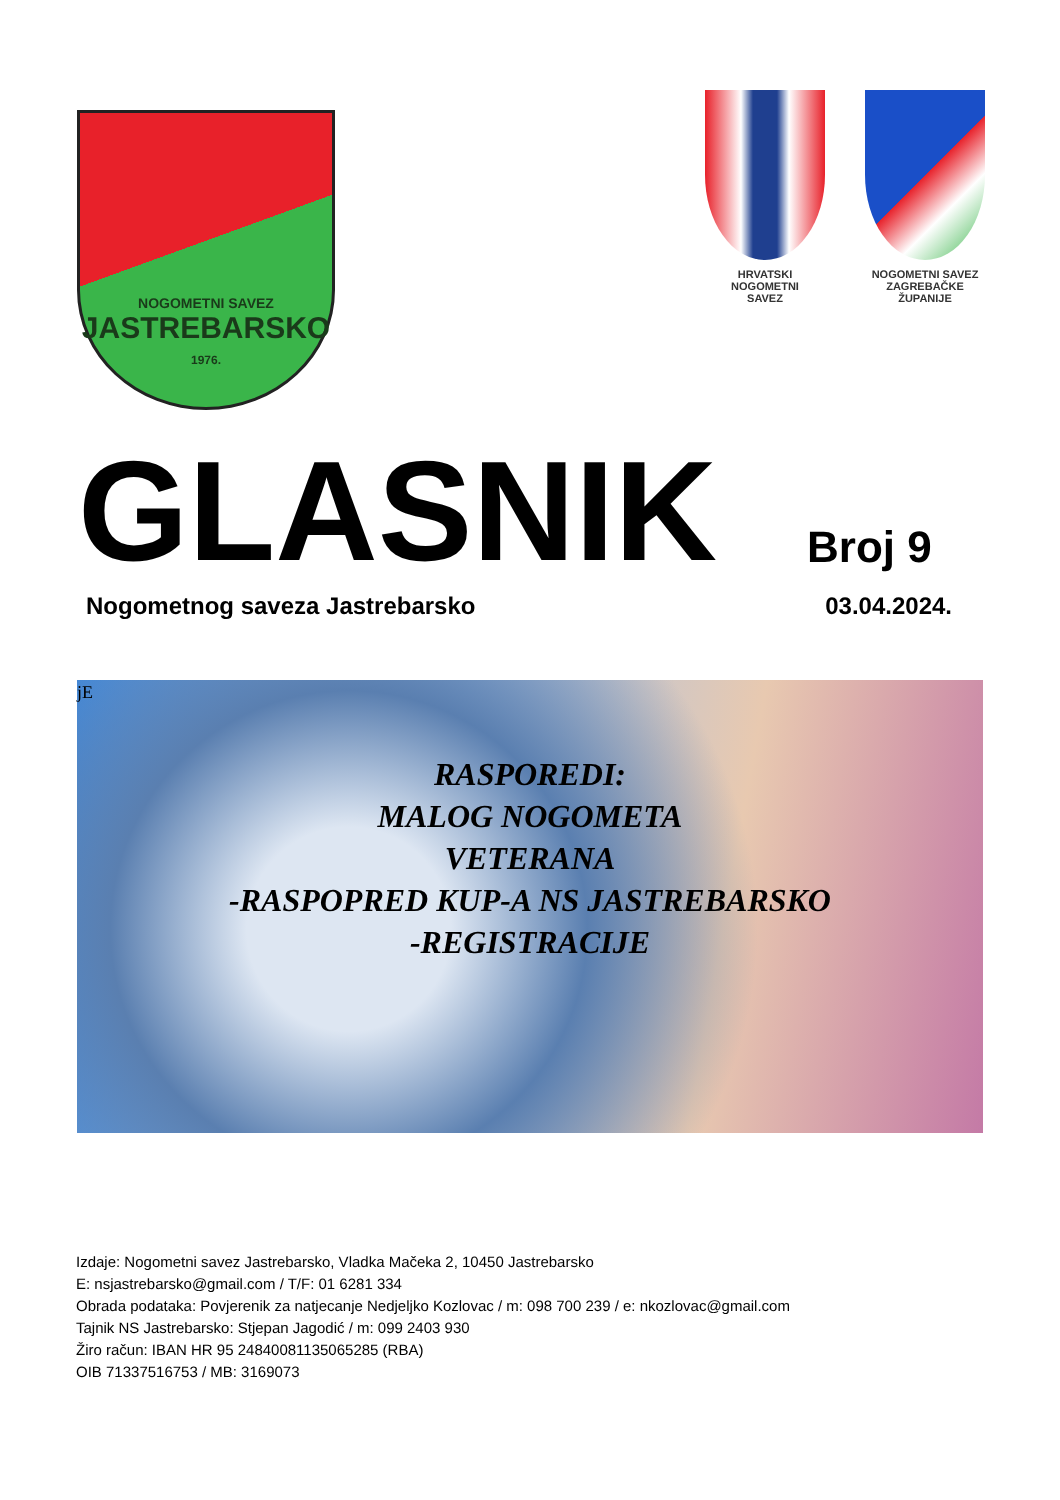NOGOMETNI SAVEZ
JASTREBARSKO
1976.
HRVATSKI
NOGOMETNI
SAVEZ
NOGOMETNI SAVEZ
ZAGREBAČKE
ŽUPANIJE
GLASNIK
Broj 9
Nogometnog saveza Jastrebarsko 03.04.2024.
jE
RASPOREDI:
MALOG NOGOMETA
VETERANA
-RASPOPRED KUP-A NS JASTREBARSKO
-REGISTRACIJE
Izdaje: Nogometni savez Jastrebarsko, Vladka Mačeka 2, 10450 Jastrebarsko
E: nsjastrebarsko@gmail.com / T/F: 01 6281 334
Obrada podataka: Povjerenik za natjecanje Nedjeljko Kozlovac / m: 098 700 239 / e: nkozlovac@gmail.com
Tajnik NS Jastrebarsko: Stjepan Jagodić / m: 099 2403 930
Žiro račun: IBAN HR 95 24840081135065285 (RBA)
OIB 71337516753 / MB: 3169073